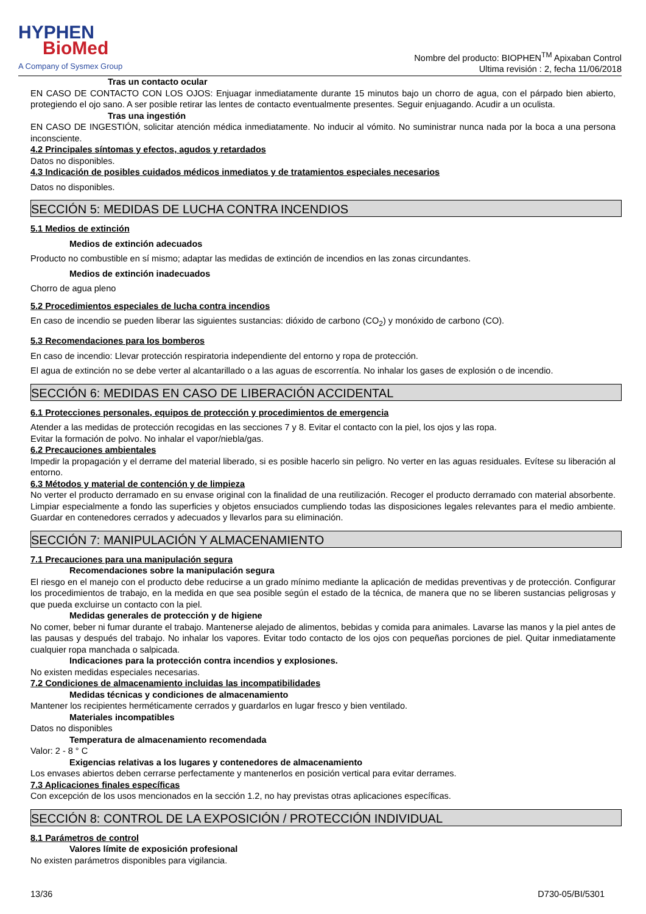HYPHEN
BioMed
A Company of Sysmex Group
Nombre del producto: BIOPHEN<sup>TM</sup> Apixaban Control
Ultima revisión : 2, fecha 11/06/2018
Tras un contacto ocular
EN CASO DE CONTACTO CON LOS OJOS: Enjuagar inmediatamente durante 15 minutos bajo un chorro de agua, con el párpado bien abierto, protegiendo el ojo sano. A ser posible retirar las lentes de contacto eventualmente presentes. Seguir enjuagando. Acudir a un oculista.
Tras una ingestión
EN CASO DE INGESTIÓN, solicitar atención médica inmediatamente. No inducir al vómito. No suministrar nunca nada por la boca a una persona inconsciente.
4.2 Principales síntomas y efectos, agudos y retardados
Datos no disponibles.
4.3 Indicación de posibles cuidados médicos inmediatos y de tratamientos especiales necesarios
Datos no disponibles.
SECCIÓN 5: MEDIDAS DE LUCHA CONTRA INCENDIOS
5.1 Medios de extinción
Medios de extinción adecuados
Producto no combustible en sí mismo; adaptar las medidas de extinción de incendios en las zonas circundantes.
Medios de extinción inadecuados
Chorro de agua pleno
5.2 Procedimientos especiales de lucha contra incendios
En caso de incendio se pueden liberar las siguientes sustancias: dióxido de carbono (CO<sub>2</sub>) y monóxido de carbono (CO).
5.3 Recomendaciones para los bomberos
En caso de incendio: Llevar protección respiratoria independiente del entorno y ropa de protección.
El agua de extinción no se debe verter al alcantarillado o a las aguas de escorrentía. No inhalar los gases de explosión o de incendio.
SECCIÓN 6: MEDIDAS EN CASO DE LIBERACIÓN ACCIDENTAL
6.1 Protecciones personales, equipos de protección y procedimientos de emergencia
Atender a las medidas de protección recogidas en las secciones 7 y 8. Evitar el contacto con la piel, los ojos y las ropa.
Evitar la formación de polvo. No inhalar el vapor/niebla/gas.
6.2 Precauciones ambientales
Impedir la propagación y el derrame del material liberado, si es posible hacerlo sin peligro. No verter en las aguas residuales. Evítese su liberación al entorno.
6.3 Métodos y material de contención y de limpieza
No verter el producto derramado en su envase original con la finalidad de una reutilización. Recoger el producto derramado con material absorbente. Limpiar especialmente a fondo las superficies y objetos ensuciados cumpliendo todas las disposiciones legales relevantes para el medio ambiente. Guardar en contenedores cerrados y adecuados y llevarlos para su eliminación.
SECCIÓN 7: MANIPULACIÓN Y ALMACENAMIENTO
7.1 Precauciones para una manipulación segura
Recomendaciones sobre la manipulación segura
El riesgo en el manejo con el producto debe reducirse a un grado mínimo mediante la aplicación de medidas preventivas y de protección. Configurar los procedimientos de trabajo, en la medida en que sea posible según el estado de la técnica, de manera que no se liberen sustancias peligrosas y que pueda excluirse un contacto con la piel.
Medidas generales de protección y de higiene
No comer, beber ni fumar durante el trabajo. Mantenerse alejado de alimentos, bebidas y comida para animales. Lavarse las manos y la piel antes de las pausas y después del trabajo. No inhalar los vapores. Evitar todo contacto de los ojos con pequeñas porciones de piel. Quitar inmediatamente cualquier ropa manchada o salpicada.
Indicaciones para la protección contra incendios y explosiones.
No existen medidas especiales necesarias.
7.2 Condiciones de almacenamiento incluidas las incompatibilidades
Medidas técnicas y condiciones de almacenamiento
Mantener los recipientes herméticamente cerrados y guardarlos en lugar fresco y bien ventilado.
Materiales incompatibles
Datos no disponibles
Temperatura de almacenamiento recomendada
Valor: 2 - 8 ° C
Exigencias relativas a los lugares y contenedores de almacenamiento
Los envases abiertos deben cerrarse perfectamente y mantenerlos en posición vertical para evitar derrames.
7.3 Aplicaciones finales específicas
Con excepción de los usos mencionados en la sección 1.2, no hay previstas otras aplicaciones específicas.
SECCIÓN 8: CONTROL DE LA EXPOSICIÓN / PROTECCIÓN INDIVIDUAL
8.1 Parámetros de control
Valores límite de exposición profesional
No existen parámetros disponibles para vigilancia.
13/36 D730-05/BI/5301